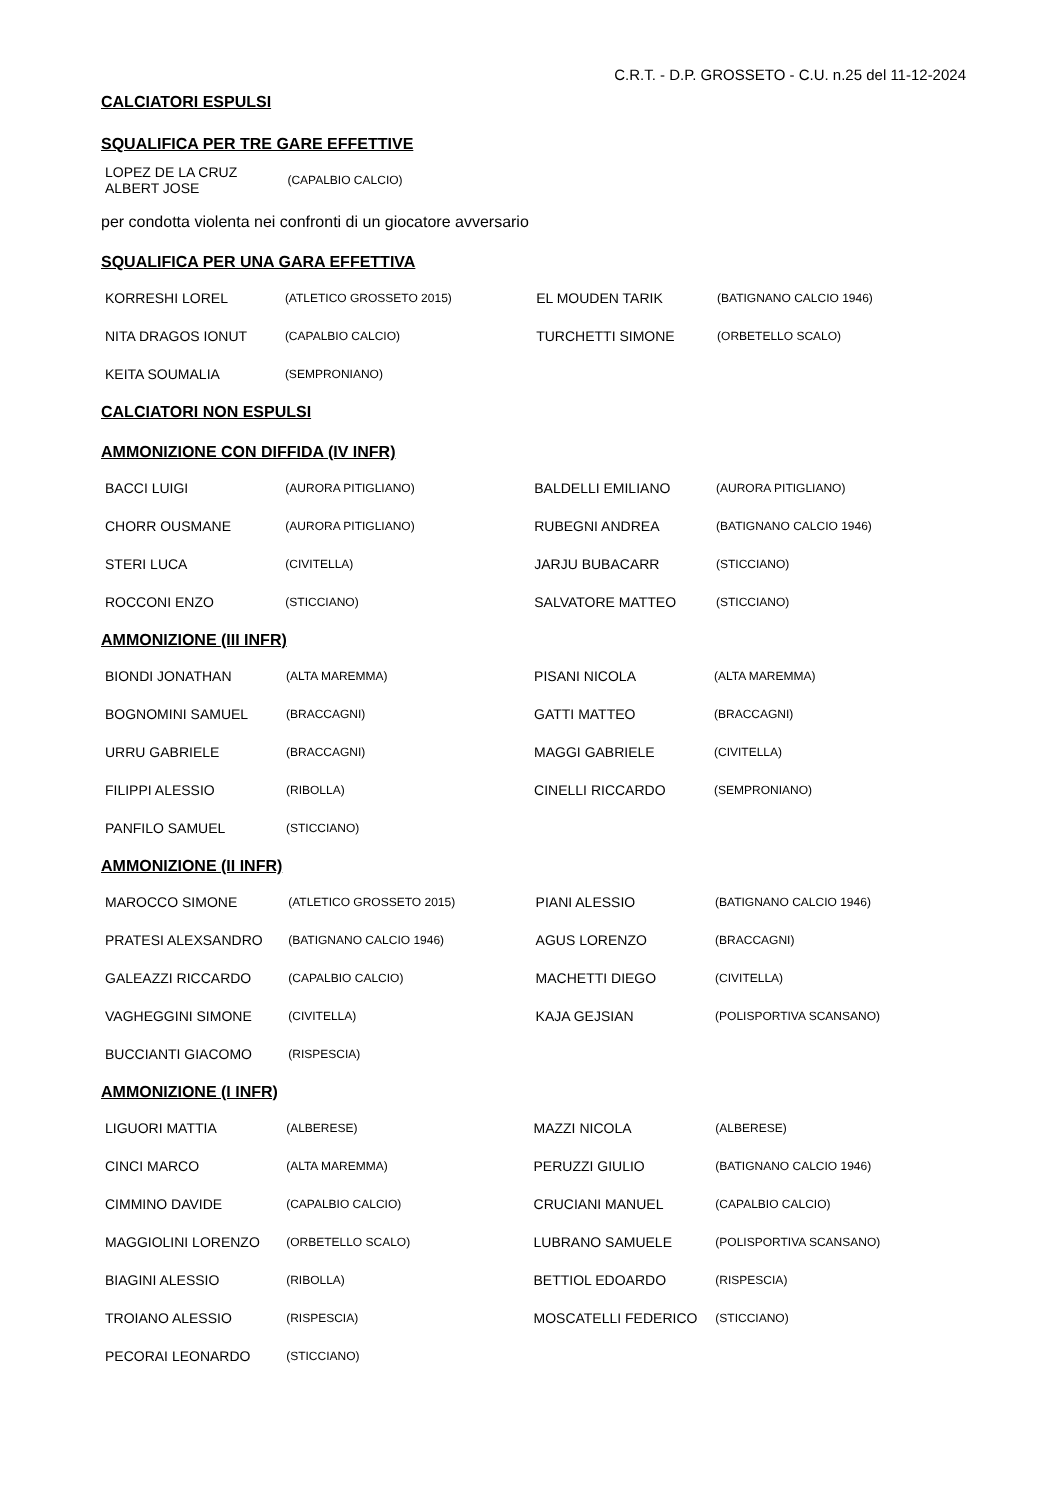C.R.T. - D.P. GROSSETO - C.U. n.25 del 11-12-2024
CALCIATORI ESPULSI
SQUALIFICA PER TRE GARE EFFETTIVE
| LOPEZ DE LA CRUZ ALBERT JOSE | (CAPALBIO CALCIO) | | |
per condotta violenta nei confronti di un giocatore avversario
SQUALIFICA PER UNA GARA EFFETTIVA
| KORRESHI LOREL | (ATLETICO GROSSETO 2015) | EL MOUDEN TARIK | (BATIGNANO CALCIO 1946) |
| NITA DRAGOS IONUT | (CAPALBIO CALCIO) | TURCHETTI SIMONE | (ORBETELLO SCALO) |
| KEITA SOUMALIA | (SEMPRONIANO) | | |
CALCIATORI NON ESPULSI
AMMONIZIONE CON DIFFIDA (IV INFR)
| BACCI LUIGI | (AURORA PITIGLIANO) | BALDELLI EMILIANO | (AURORA PITIGLIANO) |
| CHORR OUSMANE | (AURORA PITIGLIANO) | RUBEGNI ANDREA | (BATIGNANO CALCIO 1946) |
| STERI LUCA | (CIVITELLA) | JARJU BUBACARR | (STICCIANO) |
| ROCCONI ENZO | (STICCIANO) | SALVATORE MATTEO | (STICCIANO) |
AMMONIZIONE (III INFR)
| BIONDI JONATHAN | (ALTA MAREMMA) | PISANI NICOLA | (ALTA MAREMMA) |
| BOGNOMINI SAMUEL | (BRACCAGNI) | GATTI MATTEO | (BRACCAGNI) |
| URRU GABRIELE | (BRACCAGNI) | MAGGI GABRIELE | (CIVITELLA) |
| FILIPPI ALESSIO | (RIBOLLA) | CINELLI RICCARDO | (SEMPRONIANO) |
| PANFILO SAMUEL | (STICCIANO) | | |
AMMONIZIONE (II INFR)
| MAROCCO SIMONE | (ATLETICO GROSSETO 2015) | PIANI ALESSIO | (BATIGNANO CALCIO 1946) |
| PRATESI ALEXSANDRO | (BATIGNANO CALCIO 1946) | AGUS LORENZO | (BRACCAGNI) |
| GALEAZZI RICCARDO | (CAPALBIO CALCIO) | MACHETTI DIEGO | (CIVITELLA) |
| VAGHEGGINI SIMONE | (CIVITELLA) | KAJA GEJSIAN | (POLISPORTIVA SCANSANO) |
| BUCCIANTI GIACOMO | (RISPESCIA) | | |
AMMONIZIONE (I INFR)
| LIGUORI MATTIA | (ALBERESE) | MAZZI NICOLA | (ALBERESE) |
| CINCI MARCO | (ALTA MAREMMA) | PERUZZI GIULIO | (BATIGNANO CALCIO 1946) |
| CIMMINO DAVIDE | (CAPALBIO CALCIO) | CRUCIANI MANUEL | (CAPALBIO CALCIO) |
| MAGGIOLINI LORENZO | (ORBETELLO SCALO) | LUBRANO SAMUELE | (POLISPORTIVA SCANSANO) |
| BIAGINI ALESSIO | (RIBOLLA) | BETTIOL EDOARDO | (RISPESCIA) |
| TROIANO ALESSIO | (RISPESCIA) | MOSCATELLI FEDERICO | (STICCIANO) |
| PECORAI LEONARDO | (STICCIANO) | | |